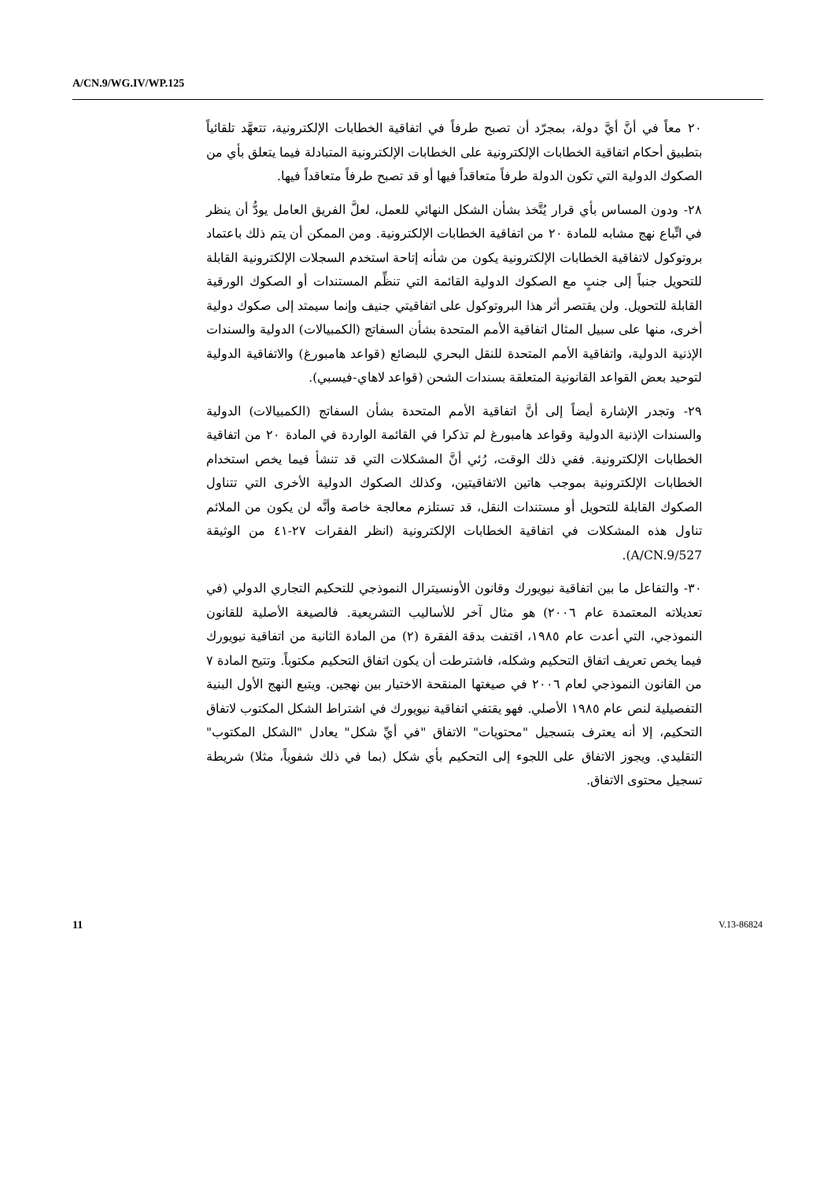A/CN.9/WG.IV/WP.125
٢٠ معاً في أنَّ أيَّ دولة، بمجرّد أن تصبح طرفاً في اتفاقية الخطابات الإلكترونية، تتعهَّد تلقائياً بتطبيق أحكام اتفاقية الخطابات الإلكترونية على الخطابات الإلكترونية المتبادلة فيما يتعلق بأي من الصكوك الدولية التي تكون الدولة طرفاً متعاقداً فيها أو قد تصبح طرفاً متعاقداً فيها.
٢٨- ودون المساس بأي قرار يُتَّخذ بشأن الشكل النهائي للعمل، لعلَّ الفريق العامل يودُّ أن ينظر في اتِّباع نهج مشابه للمادة ٢٠ من اتفاقية الخطابات الإلكترونية. ومن الممكن أن يتم ذلك باعتماد بروتوكول لاتفاقية الخطابات الإلكترونية يكون من شأنه إتاحة استخدم السجلات الإلكترونية القابلة للتحويل جنباً إلى جنبٍ مع الصكوك الدولية القائمة التي تنظِّم المستندات أو الصكوك الورقية القابلة للتحويل. ولن يقتصر أثر هذا البروتوكول على اتفاقيتي جنيف وإنما سيمتد إلى صكوك دولية أخرى، منها على سبيل المثال اتفاقية الأمم المتحدة بشأن السفاتج (الكمبيالات) الدولية والسندات الإذنية الدولية، واتفاقية الأمم المتحدة للنقل البحري للبضائع (قواعد هامبورغ) والاتفاقية الدولية لتوحيد بعض القواعد القانونية المتعلقة بسندات الشحن (قواعد لاهاي-فيسبي).
٢٩- وتجدر الإشارة أيضاً إلى أنَّ اتفاقية الأمم المتحدة بشأن السفاتج (الكمبيالات) الدولية والسندات الإذنية الدولية وقواعد هامبورغ لم تذكرا في القائمة الواردة في المادة ٢٠ من اتفاقية الخطابات الإلكترونية. ففي ذلك الوقت، رُئي أنَّ المشكلات التي قد تنشأ فيما يخص استخدام الخطابات الإلكترونية بموجب هاتين الاتفاقيتين، وكذلك الصكوك الدولية الأخرى التي تتناول الصكوك القابلة للتحويل أو مستندات النقل، قد تستلزم معالجة خاصة وأنَّه لن يكون من الملائم تناول هذه المشكلات في اتفاقية الخطابات الإلكترونية (انظر الفقرات ٢٧-٤١ من الوثيقة A/CN.9/527).
٣٠- والتفاعل ما بين اتفاقية نيويورك وقانون الأونسيترال النموذجي للتحكيم التجاري الدولي (في تعديلاته المعتمدة عام ٢٠٠٦) هو مثال آخر للأساليب التشريعية. فالصيغة الأصلية للقانون النموذجي، التي أعدت عام ١٩٨٥، اقتفت بدقة الفقرة (٢) من المادة الثانية من اتفاقية نيويورك فيما يخص تعريف اتفاق التحكيم وشكله، فاشترطت أن يكون اتفاق التحكيم مكتوباً. وتتيح المادة ٧ من القانون النموذجي لعام ٢٠٠٦ في صيغتها المنقحة الاختيار بين نهجين. ويتبع النهج الأول البنية التفصيلية لنص عام ١٩٨٥ الأصلي. فهو يقتفي اتفاقية نيويورك في اشتراط الشكل المكتوب لاتفاق التحكيم، إلا أنه يعترف بتسجيل "محتويات" الاتفاق "في أيِّ شكل" يعادل "الشكل المكتوب" التقليدي. ويجوز الاتفاق على اللجوء إلى التحكيم بأي شكل (بما في ذلك شفوياً، مثلا) شريطة تسجيل محتوى الاتفاق.
11 V.13-86824